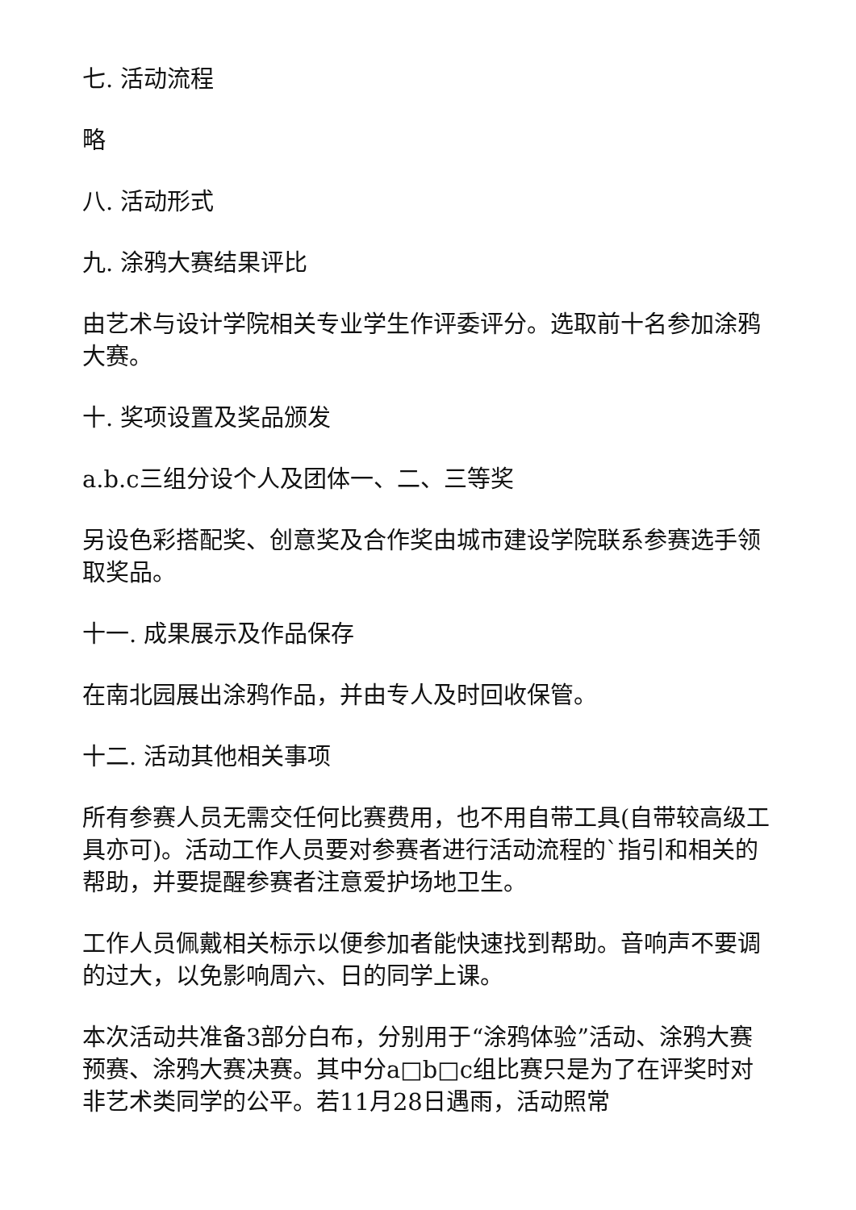七. 活动流程
略
八. 活动形式
九. 涂鸦大赛结果评比
由艺术与设计学院相关专业学生作评委评分。选取前十名参加涂鸦大赛。
十. 奖项设置及奖品颁发
a.b.c三组分设个人及团体一、二、三等奖
另设色彩搭配奖、创意奖及合作奖由城市建设学院联系参赛选手领取奖品。
十一. 成果展示及作品保存
在南北园展出涂鸦作品，并由专人及时回收保管。
十二. 活动其他相关事项
所有参赛人员无需交任何比赛费用，也不用自带工具(自带较高级工具亦可)。活动工作人员要对参赛者进行活动流程的`指引和相关的帮助，并要提醒参赛者注意爱护场地卫生。
工作人员佩戴相关标示以便参加者能快速找到帮助。音响声不要调的过大，以免影响周六、日的同学上课。
本次活动共准备3部分白布，分别用于“涂鸦体验”活动、涂鸦大赛预赛、涂鸦大赛决赛。其中分a□b□c组比赛只是为了在评奖时对非艺术类同学的公平。若11月28日遇雨，活动照常